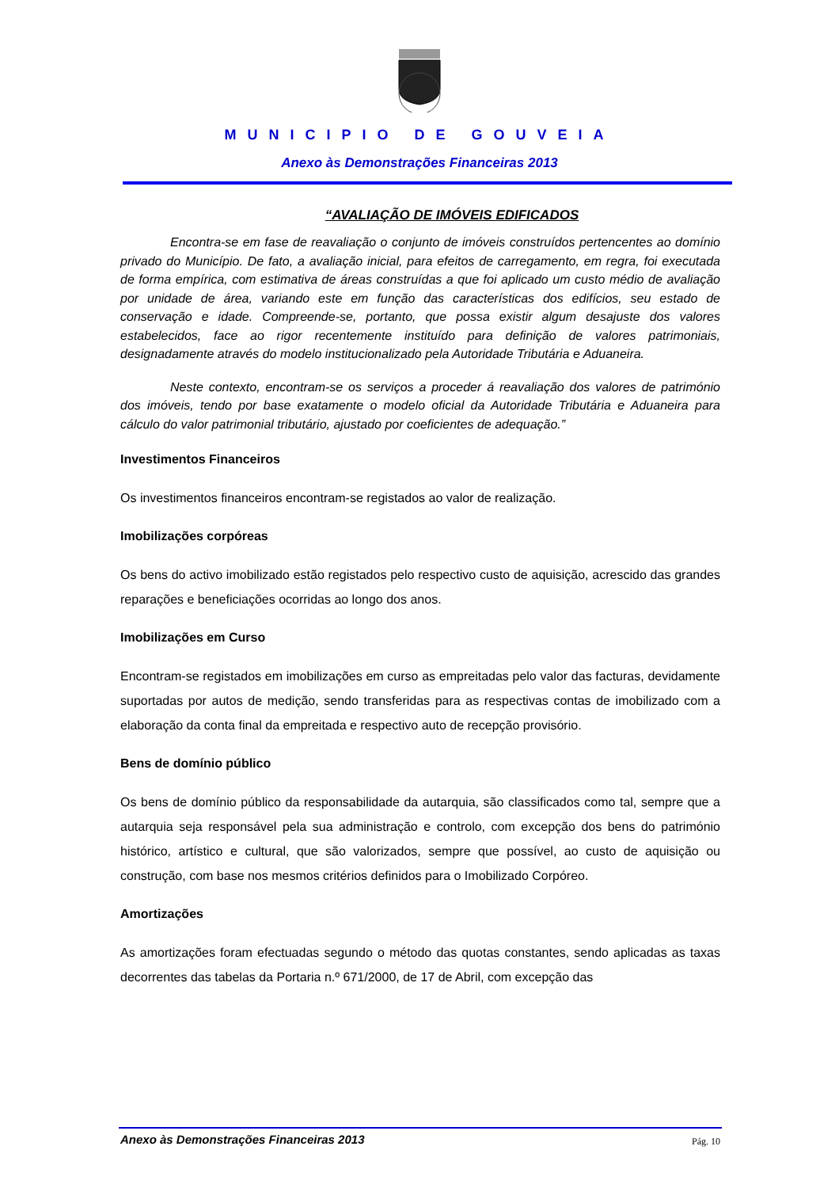MUNICIPIO DE GOUVEIA
Anexo às Demonstrações Financeiras 2013
“AVALIAÇÃO DE IMÓVEIS EDIFICADOS
Encontra-se em fase de reavaliação o conjunto de imóveis construídos pertencentes ao domínio privado do Município. De fato, a avaliação inicial, para efeitos de carregamento, em regra, foi executada de forma empírica, com estimativa de áreas construídas a que foi aplicado um custo médio de avaliação por unidade de área, variando este em função das características dos edifícios, seu estado de conservação e idade. Compreende-se, portanto, que possa existir algum desajuste dos valores estabelecidos, face ao rigor recentemente instituído para definição de valores patrimoniais, designadamente através do modelo institucionalizado pela Autoridade Tributária e Aduaneira.
Neste contexto, encontram-se os serviços a proceder á reavaliação dos valores de património dos imóveis, tendo por base exatamente o modelo oficial da Autoridade Tributária e Aduaneira para cálculo do valor patrimonial tributário, ajustado por coeficientes de adequação.”
Investimentos Financeiros
Os investimentos financeiros encontram-se registados ao valor de realização.
Imobilizações corpóreas
Os bens do activo imobilizado estão registados pelo respectivo custo de aquisição, acrescido das grandes reparações e beneficiações ocorridas ao longo dos anos.
Imobilizações em Curso
Encontram-se registados em imobilizações em curso as empreitadas pelo valor das facturas, devidamente suportadas por autos de medição, sendo transferidas para as respectivas contas de imobilizado com a elaboração da conta final da empreitada e respectivo auto de recepção provisório.
Bens de domínio público
Os bens de domínio público da responsabilidade da autarquia, são classificados como tal, sempre que a autarquia seja responsável pela sua administração e controlo, com excepção dos bens do património histórico, artístico e cultural, que são valorizados, sempre que possível, ao custo de aquisição ou construção, com base nos mesmos critérios definidos para o Imobilizado Corpóreo.
Amortizações
As amortizações foram efectuadas segundo o método das quotas constantes, sendo aplicadas as taxas decorrentes das tabelas da Portaria n.º 671/2000, de 17 de Abril, com excepção das
Anexo às Demonstrações Financeiras 2013 Pág. 10